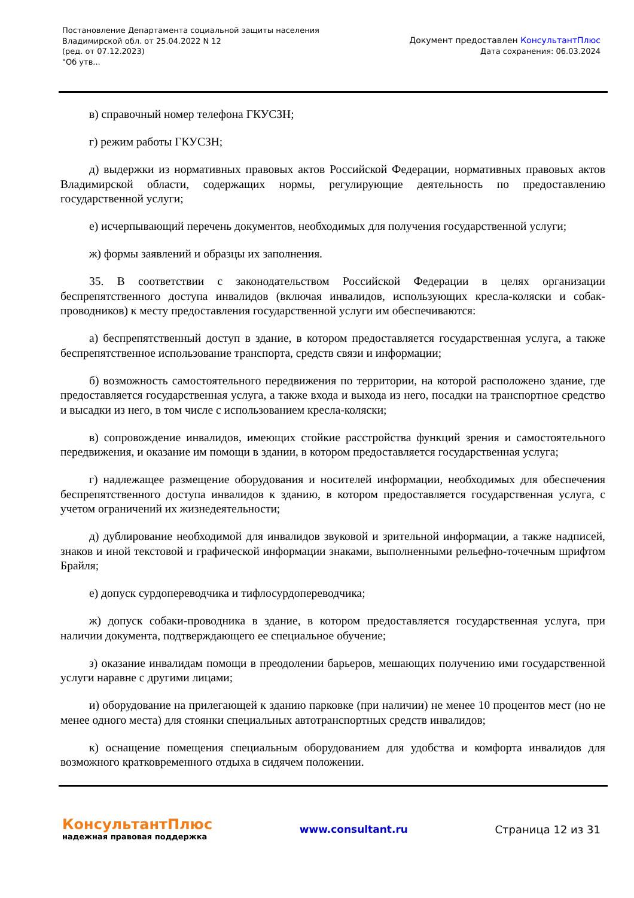Постановление Департамента социальной защиты населения
Владимирской обл. от 25.04.2022 N 12
(ред. от 07.12.2023)
"Об утв...
Документ предоставлен КонсультантПлюс
Дата сохранения: 06.03.2024
в) справочный номер телефона ГКУСЗН;
г) режим работы ГКУСЗН;
д) выдержки из нормативных правовых актов Российской Федерации, нормативных правовых актов Владимирской области, содержащих нормы, регулирующие деятельность по предоставлению государственной услуги;
е) исчерпывающий перечень документов, необходимых для получения государственной услуги;
ж) формы заявлений и образцы их заполнения.
35. В соответствии с законодательством Российской Федерации в целях организации беспрепятственного доступа инвалидов (включая инвалидов, использующих кресла-коляски и собак-проводников) к месту предоставления государственной услуги им обеспечиваются:
а) беспрепятственный доступ в здание, в котором предоставляется государственная услуга, а также беспрепятственное использование транспорта, средств связи и информации;
б) возможность самостоятельного передвижения по территории, на которой расположено здание, где предоставляется государственная услуга, а также входа и выхода из него, посадки на транспортное средство и высадки из него, в том числе с использованием кресла-коляски;
в) сопровождение инвалидов, имеющих стойкие расстройства функций зрения и самостоятельного передвижения, и оказание им помощи в здании, в котором предоставляется государственная услуга;
г) надлежащее размещение оборудования и носителей информации, необходимых для обеспечения беспрепятственного доступа инвалидов к зданию, в котором предоставляется государственная услуга, с учетом ограничений их жизнедеятельности;
д) дублирование необходимой для инвалидов звуковой и зрительной информации, а также надписей, знаков и иной текстовой и графической информации знаками, выполненными рельефно-точечным шрифтом Брайля;
е) допуск сурдопереводчика и тифлосурдопереводчика;
ж) допуск собаки-проводника в здание, в котором предоставляется государственная услуга, при наличии документа, подтверждающего ее специальное обучение;
з) оказание инвалидам помощи в преодолении барьеров, мешающих получению ими государственной услуги наравне с другими лицами;
и) оборудование на прилегающей к зданию парковке (при наличии) не менее 10 процентов мест (но не менее одного места) для стоянки специальных автотранспортных средств инвалидов;
к) оснащение помещения специальным оборудованием для удобства и комфорта инвалидов для возможного кратковременного отдыха в сидячем положении.
КонсультантПлюс
надежная правовая поддержка
www.consultant.ru Страница 12 из 31